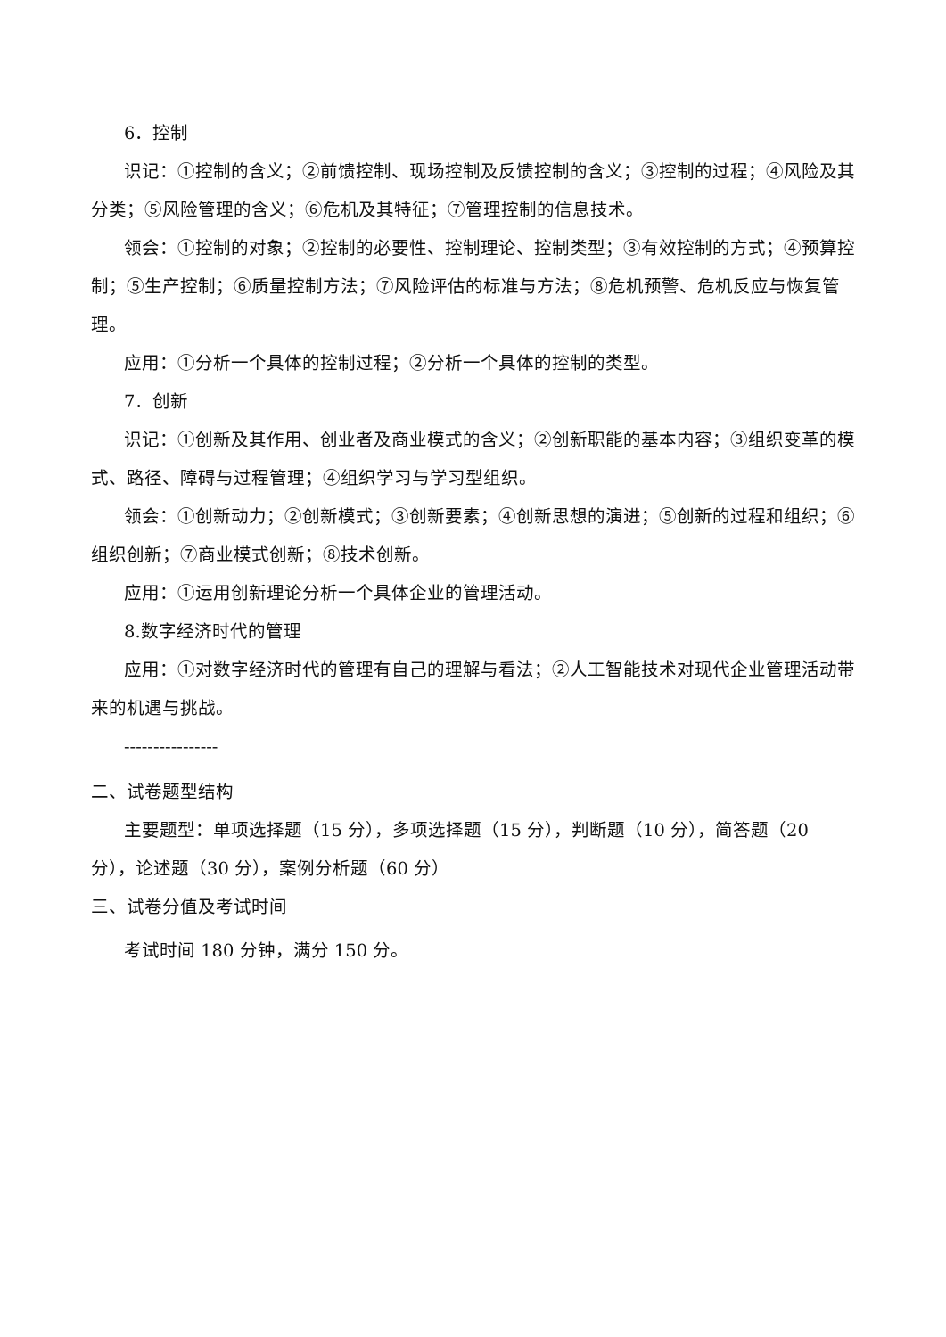6．控制
识记：①控制的含义；②前馈控制、现场控制及反馈控制的含义；③控制的过程；④风险及其分类；⑤风险管理的含义；⑥危机及其特征；⑦管理控制的信息技术。
领会：①控制的对象；②控制的必要性、控制理论、控制类型；③有效控制的方式；④预算控制；⑤生产控制；⑥质量控制方法；⑦风险评估的标准与方法；⑧危机预警、危机反应与恢复管理。
应用：①分析一个具体的控制过程；②分析一个具体的控制的类型。
7．创新
识记：①创新及其作用、创业者及商业模式的含义；②创新职能的基本内容；③组织变革的模式、路径、障碍与过程管理；④组织学习与学习型组织。
领会：①创新动力；②创新模式；③创新要素；④创新思想的演进；⑤创新的过程和组织；⑥组织创新；⑦商业模式创新；⑧技术创新。
应用：①运用创新理论分析一个具体企业的管理活动。
8.数字经济时代的管理
应用：①对数字经济时代的管理有自己的理解与看法；②人工智能技术对现代企业管理活动带来的机遇与挑战。
----------------
二、试卷题型结构
主要题型：单项选择题（15 分），多项选择题（15 分），判断题（10 分），简答题（20 分），论述题（30 分），案例分析题（60 分）
三、试卷分值及考试时间
考试时间 180 分钟，满分 150 分。